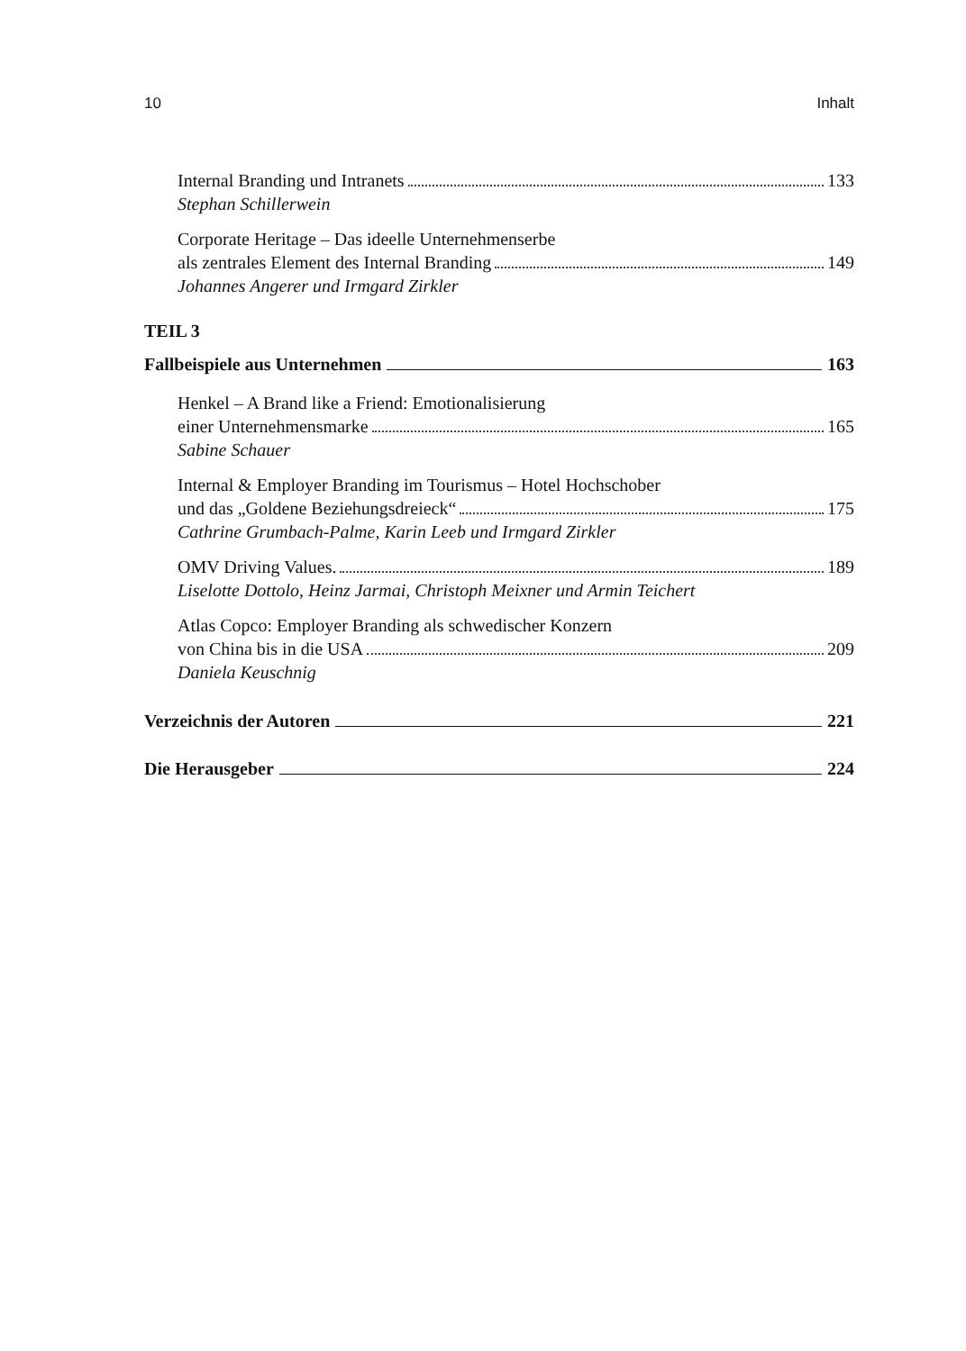10 Inhalt
Internal Branding und Intranets 133
Stephan Schillerwein
Corporate Heritage – Das ideelle Unternehmenserbe
als zentrales Element des Internal Branding 149
Johannes Angerer und Irmgard Zirkler
TEIL 3
Fallbeispiele aus Unternehmen 163
Henkel – A Brand like a Friend: Emotionalisierung
einer Unternehmensmarke 165
Sabine Schauer
Internal & Employer Branding im Tourismus – Hotel Hochschober
und das „Goldene Beziehungsdreieck“ 175
Cathrine Grumbach-Palme, Karin Leeb und Irmgard Zirkler
OMV Driving Values. 189
Liselotte Dottolo, Heinz Jarmai, Christoph Meixner und Armin Teichert
Atlas Copco: Employer Branding als schwedischer Konzern
von China bis in die USA 209
Daniela Keuschnig
Verzeichnis der Autoren 221
Die Herausgeber 224